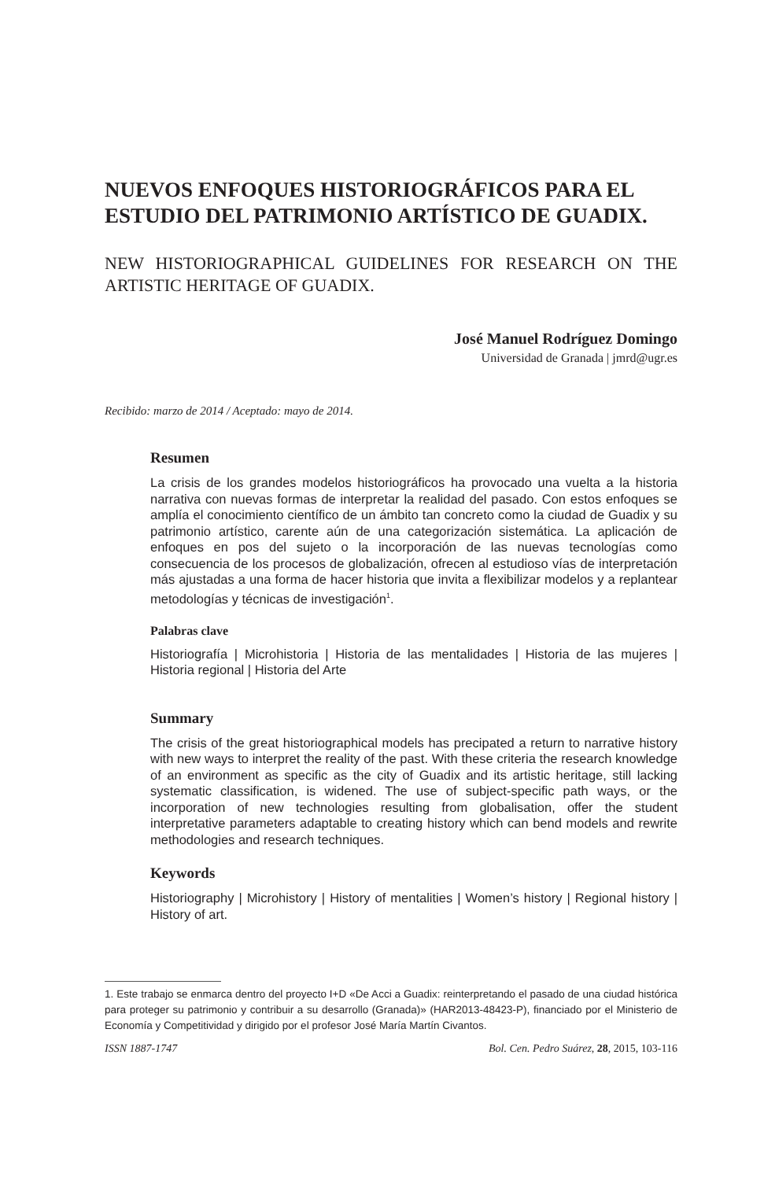NUEVOS ENFOQUES HISTORIOGRÁFICOS PARA EL ESTUDIO DEL PATRIMONIO ARTÍSTICO DE GUADIX.
NEW HISTORIOGRAPHICAL GUIDELINES FOR RESEARCH ON THE ARTISTIC HERITAGE OF GUADIX.
José Manuel Rodríguez Domingo
Universidad de Granada | jmrd@ugr.es
Recibido: marzo de 2014 / Aceptado: mayo de 2014.
Resumen
La crisis de los grandes modelos historiográficos ha provocado una vuelta a la historia narrativa con nuevas formas de interpretar la realidad del pasado. Con estos enfoques se amplía el conocimiento científico de un ámbito tan concreto como la ciudad de Guadix y su patrimonio artístico, carente aún de una categorización sistemática. La aplicación de enfoques en pos del sujeto o la incorporación de las nuevas tecnologías como consecuencia de los procesos de globalización, ofrecen al estudioso vías de interpretación más ajustadas a una forma de hacer historia que invita a flexibilizar modelos y a replantear metodologías y técnicas de investigación<sup>1</sup>.
Palabras clave
Historiografía | Microhistoria | Historia de las mentalidades | Historia de las mujeres | Historia regional | Historia del Arte
Summary
The crisis of the great historiographical models has precipated a return to narrative history with new ways to interpret the reality of the past. With these criteria the research knowledge of an environment as specific as the city of Guadix and its artistic heritage, still lacking systematic classification, is widened. The use of subject-specific path ways, or the incorporation of new technologies resulting from globalisation, offer the student interpretative parameters adaptable to creating history which can bend models and rewrite methodologies and research techniques.
Keywords
Historiography | Microhistory | History of mentalities | Women’s history | Regional history | History of art.
1. Este trabajo se enmarca dentro del proyecto I+D «De Acci a Guadix: reinterpretando el pasado de una ciudad histórica para proteger su patrimonio y contribuir a su desarrollo (Granada)» (HAR2013-48423-P), financiado por el Ministerio de Economía y Competitividad y dirigido por el profesor José María Martín Civantos.
ISSN 1887-1747 Bol. Cen. Pedro Suárez, 28, 2015, 103-116